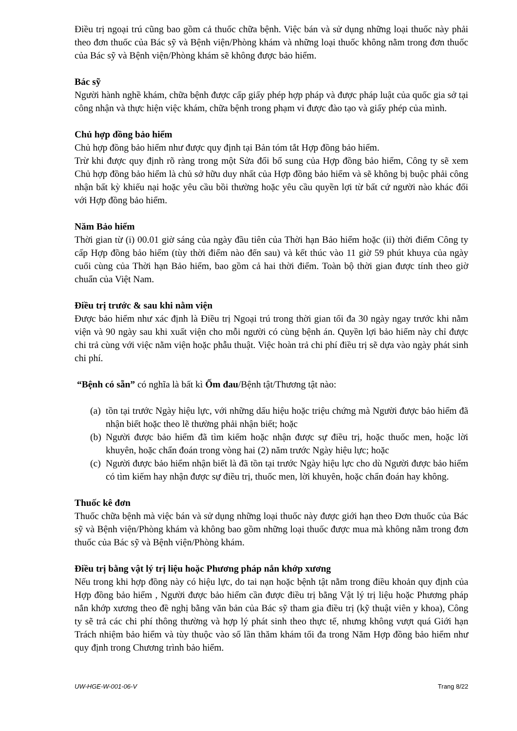Điều trị ngoại trú cũng bao gồm cả thuốc chữa bệnh. Việc bán và sử dụng những loại thuốc này phải theo đơn thuốc của Bác sỹ và Bệnh viện/Phòng khám và những loại thuốc không nằm trong đơn thuốc của Bác sỹ và Bệnh viện/Phòng khám sẽ không được bảo hiểm.
Bác sỹ
Người hành nghề khám, chữa bệnh được cấp giấy phép hợp pháp và được pháp luật của quốc gia sở tại công nhận và thực hiện việc khám, chữa bệnh trong phạm vi được đào tạo và giấy phép của mình.
Chủ hợp đồng bảo hiểm
Chủ hợp đồng bảo hiểm như được quy định tại Bản tóm tắt Hợp đồng bảo hiểm.
Trừ khi được quy định rõ ràng trong một Sửa đổi bổ sung của Hợp đồng bảo hiểm, Công ty sẽ xem Chủ hợp đồng bảo hiểm là chủ sở hữu duy nhất của Hợp đồng bảo hiểm và sẽ không bị buộc phải công nhận bất kỳ khiếu nại hoặc yêu cầu bồi thường hoặc yêu cầu quyền lợi từ bất cứ người nào khác đối với Hợp đồng bảo hiểm.
Năm Bảo hiểm
Thời gian từ (i) 00.01 giờ sáng của ngày đầu tiên của Thời hạn Bảo hiểm hoặc (ii) thời điểm Công ty cấp Hợp đồng bảo hiểm (tùy thời điểm nào đến sau) và kết thúc vào 11 giờ 59 phút khuya của ngày cuối cùng của Thời hạn Bảo hiểm, bao gồm cả hai thời điểm. Toàn bộ thời gian được tính theo giờ chuẩn của Việt Nam.
Điều trị trước & sau khi nằm viện
Được bảo hiểm như xác định là Điều trị Ngoại trú trong thời gian tối đa 30 ngày ngay trước khi nằm viện và 90 ngày sau khi xuất viện cho mỗi người có cùng bệnh án. Quyền lợi bảo hiểm này chỉ được chi trả cùng với việc nằm viện hoặc phẫu thuật. Việc hoàn trả chi phí điều trị sẽ dựa vào ngày phát sinh chi phí.
“Bệnh có sẵn” có nghĩa là bất kì Ốm đau/Bệnh tật/Thương tật nào:
(a) tồn tại trước Ngày hiệu lực, với những dấu hiệu hoặc triệu chứng mà Người được bảo hiểm đã nhận biết hoặc theo lẽ thường phải nhận biết; hoặc
(b) Người được bảo hiểm đã tìm kiếm hoặc nhận được sự điều trị, hoặc thuốc men, hoặc lời khuyên, hoặc chẩn đoán trong vòng hai (2) năm trước Ngày hiệu lực; hoặc
(c) Người được bảo hiểm nhận biết là đã tồn tại trước Ngày hiệu lực cho dù Người được bảo hiểm có tìm kiếm hay nhận được sự điều trị, thuốc men, lời khuyên, hoặc chẩn đoán hay không.
Thuốc kê đơn
Thuốc chữa bệnh mà việc bán và sử dụng những loại thuốc này được giới hạn theo Đơn thuốc của Bác sỹ và Bệnh viện/Phòng khám và không bao gồm những loại thuốc được mua mà không nằm trong đơn thuốc của Bác sỹ và Bệnh viện/Phòng khám.
Điều trị bằng vật lý trị liệu hoặc Phương pháp nắn khớp xương
Nếu trong khi hợp đồng này có hiệu lực, do tai nạn hoặc bệnh tật nằm trong điều khoản quy định của Hợp đồng bảo hiểm , Người được bảo hiểm cần được điều trị bằng Vật lý trị liệu hoặc Phương pháp nắn khớp xương theo đề nghị bằng văn bản của Bác sỹ tham gia điều trị (kỹ thuật viên y khoa), Công ty sẽ trả các chi phí thông thường và hợp lý phát sinh theo thực tế, nhưng không vượt quá Giới hạn Trách nhiệm bảo hiểm và tùy thuộc vào số lần thăm khám tối đa trong Năm Hợp đồng bảo hiểm như quy định trong Chương trình bảo hiểm.
UW-HGE-W-001-06-V Trang 8/22